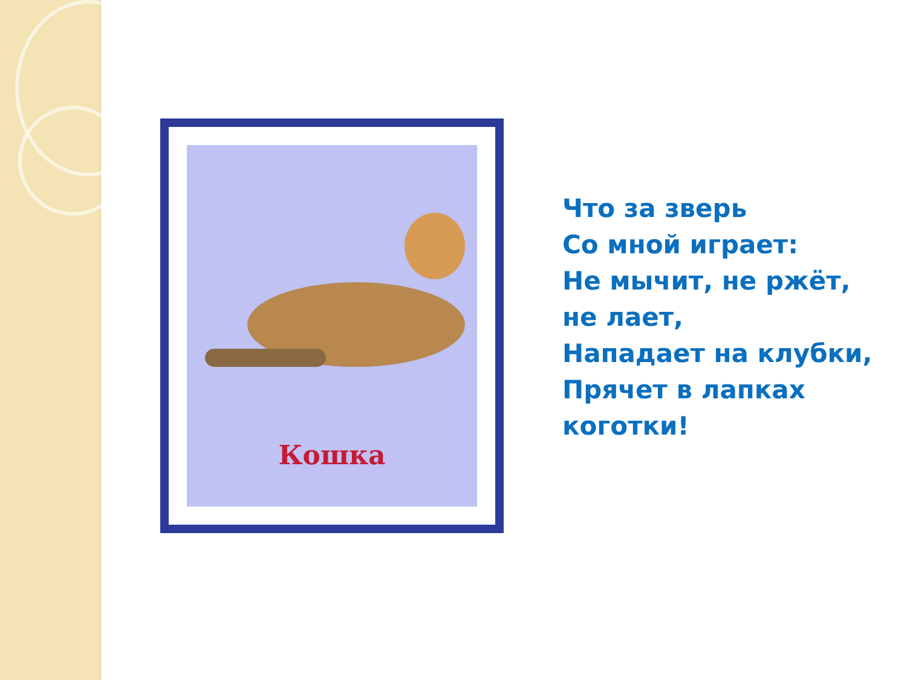Кошка
Что за зверь
Со мной играет:
Не мычит, не ржёт,
не лает,
Нападает на клубки,
Прячет в лапках
коготки!